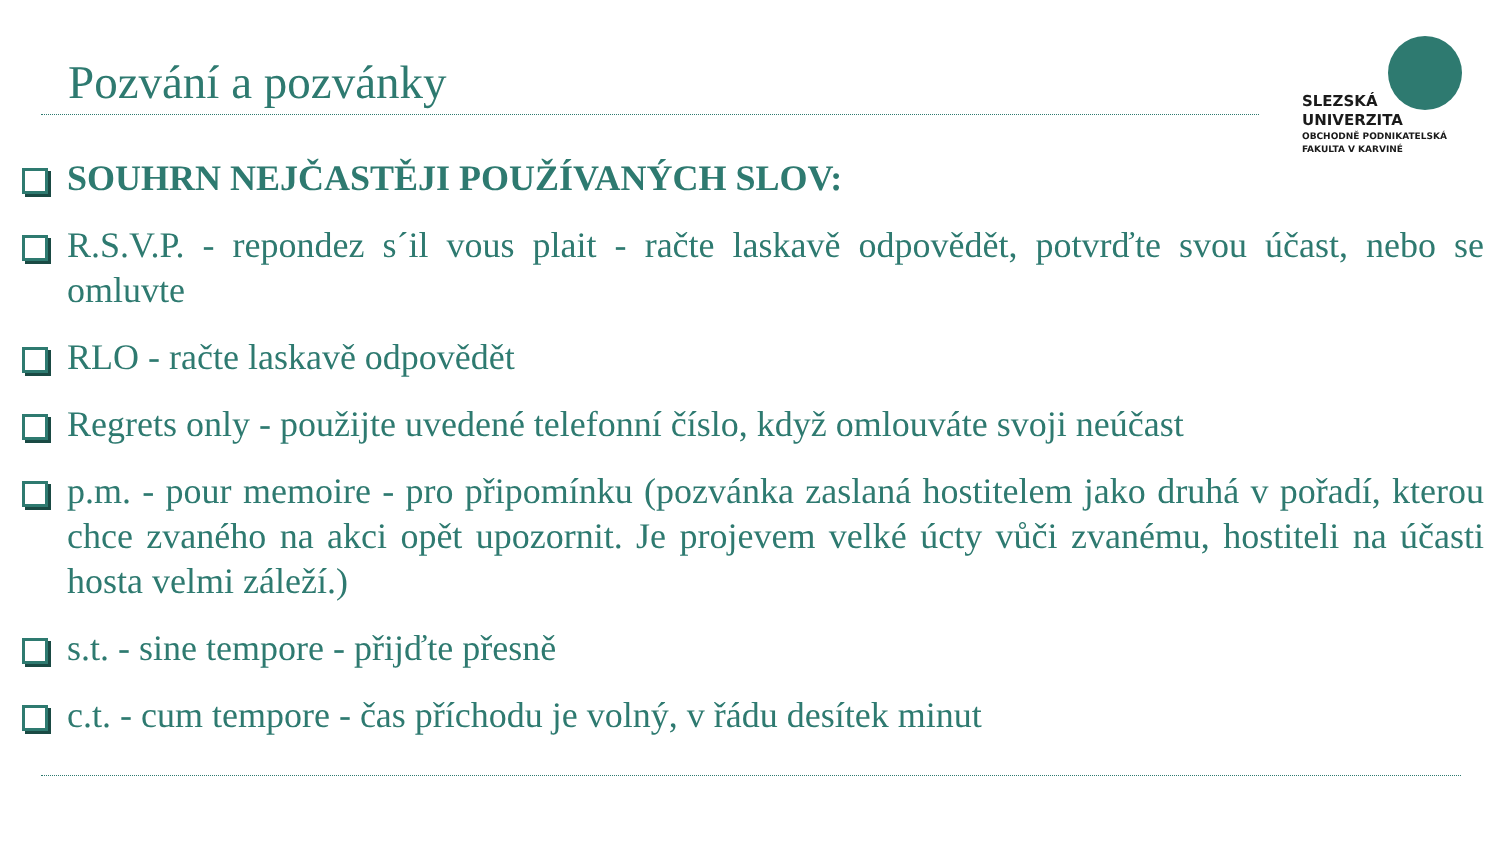Pozvání a pozvánky
SLEZSKÁ
UNIVERZITA
OBCHODNĚ PODNIKATELSKÁ
FAKULTA V KARVINÉ
SOUHRN NEJČASTĚJI POUŽÍVANÝCH SLOV:
R.S.V.P. - repondez s´il vous plait - račte laskavě odpovědět, potvrďte svou účast, nebo se omluvte
RLO - račte laskavě odpovědět
Regrets only - použijte uvedené telefonní číslo, když omlouváte svoji neúčast
p.m. - pour memoire - pro připomínku (pozvánka zaslaná hostitelem jako druhá v pořadí, kterou chce zvaného na akci opět upozornit. Je projevem velké úcty vůči zvanému, hostiteli na účasti hosta velmi záleží.)
s.t. - sine tempore - přijďte přesně
c.t. - cum tempore - čas příchodu je volný, v řádu desítek minut